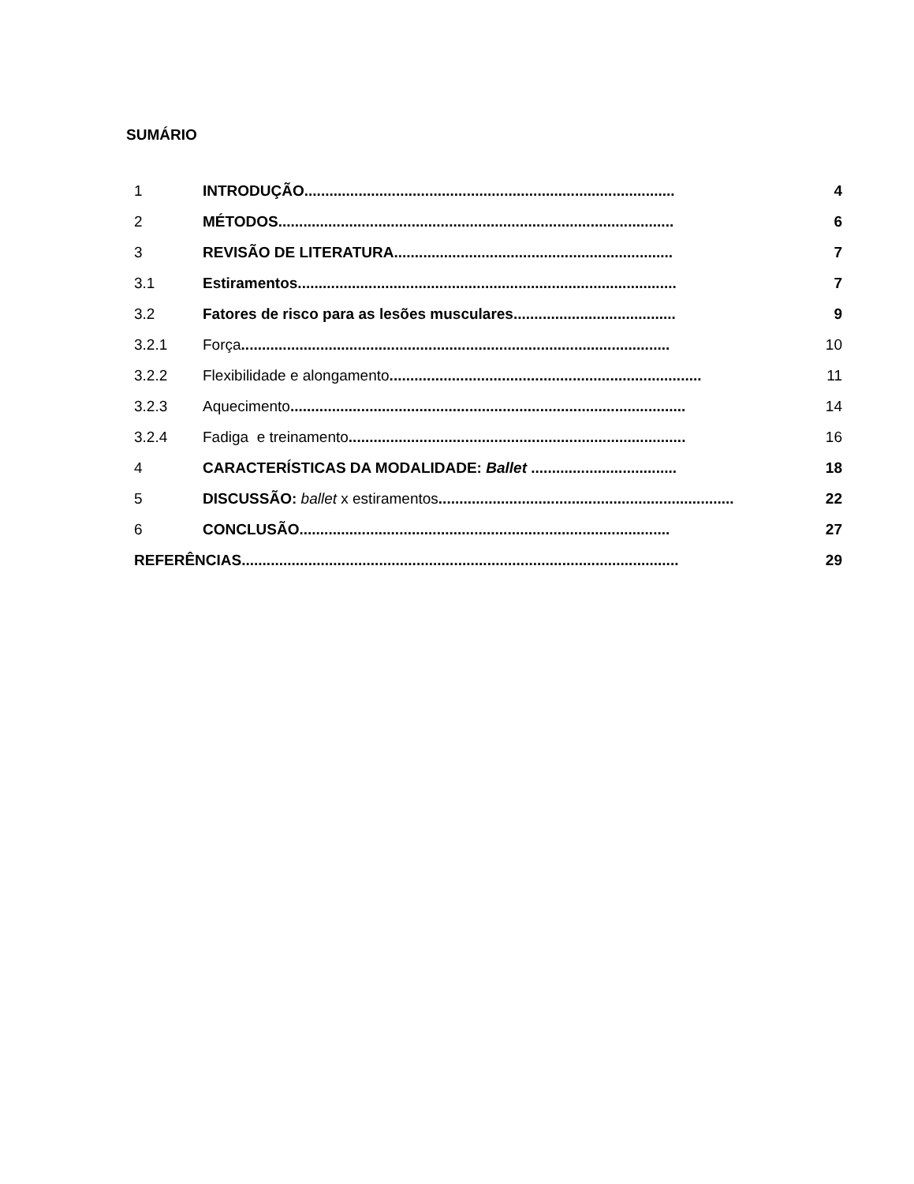SUMÁRIO
1 INTRODUÇÃO......................................................................................... 4
2 MÉTODOS............................................................................................... 6
3 REVISÃO DE LITERATURA................................................................... 7
3.1 Estiramentos........................................................................................... 7
3.2 Fatores de risco para as lesões musculares....................................... 9
3.2.1 Força....................................................................................................... 10
3.2.2 Flexibilidade e alongamento........................................................................... 11
3.2.3 Aquecimento............................................................................................... 14
3.2.4 Fadiga e treinamento................................................................................. 16
4 CARACTERÍSTICAS DA MODALIDADE: Ballet ................................... 18
5 DISCUSSÃO: ballet x estiramentos....................................................................... 22
6 CONCLUSÃO......................................................................................... 27
REFERÊNCIAS......................................................................................................... 29